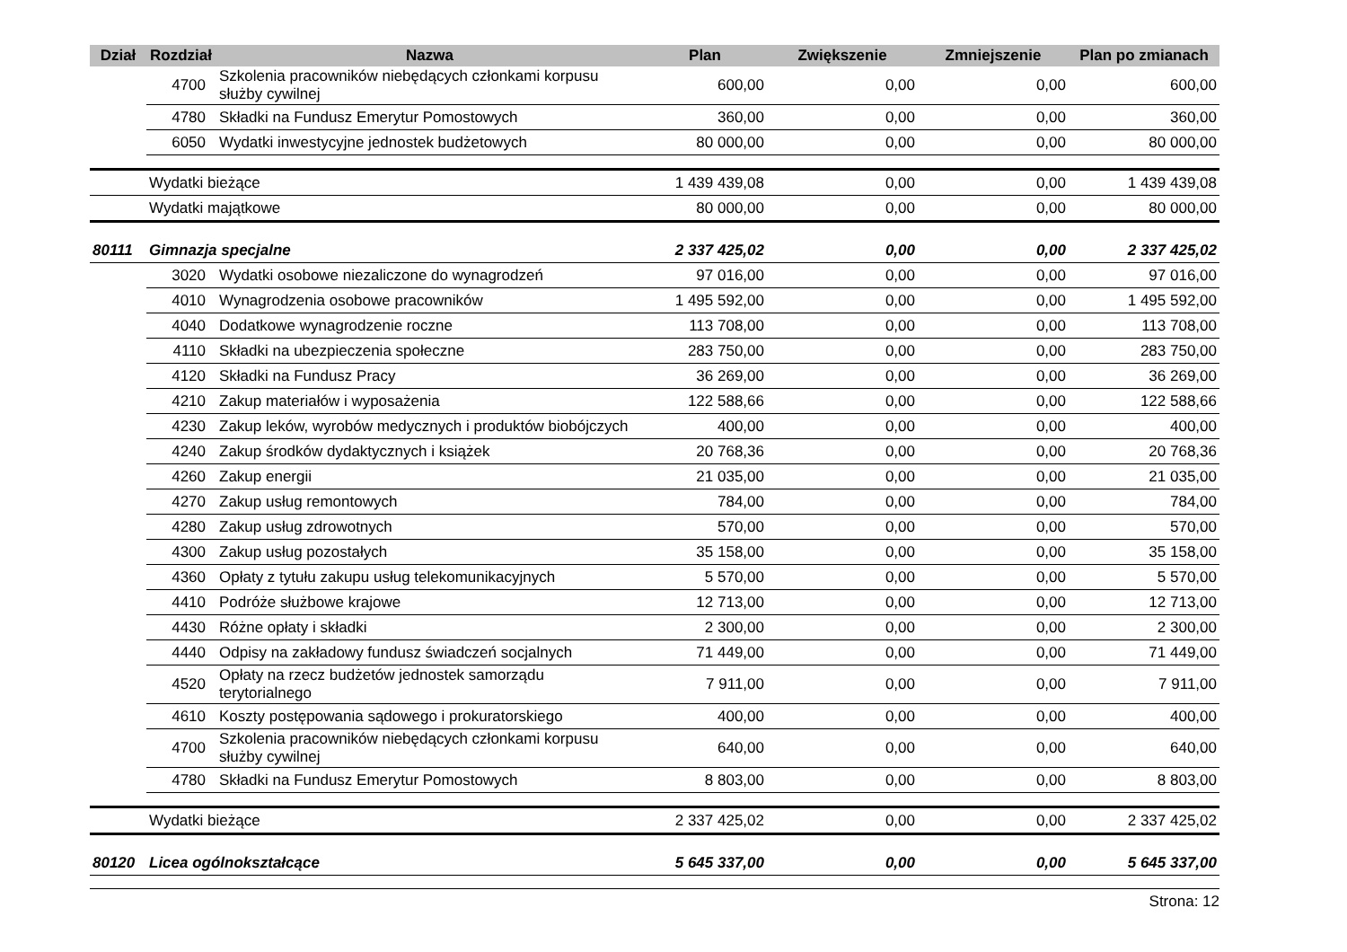| Dział | Rozdział | Nazwa | Plan | Zwiększenie | Zmniejszenie | Plan po zmianach |
| --- | --- | --- | --- | --- | --- | --- |
| | 4700 | Szkolenia pracowników niebędących członkami korpusu służby cywilnej | 600,00 | 0,00 | 0,00 | 600,00 |
| | 4780 | Składki na Fundusz Emerytur Pomostowych | 360,00 | 0,00 | 0,00 | 360,00 |
| | 6050 | Wydatki inwestycyjne jednostek budżetowych | 80 000,00 | 0,00 | 0,00 | 80 000,00 |
| | Wydatki bieżące | | 1 439 439,08 | 0,00 | 0,00 | 1 439 439,08 |
| | Wydatki majątkowe | | 80 000,00 | 0,00 | 0,00 | 80 000,00 |
| 80111 | Gimnazja specjalne | | 2 337 425,02 | 0,00 | 0,00 | 2 337 425,02 |
| | 3020 | Wydatki osobowe niezaliczone do wynagrodzeń | 97 016,00 | 0,00 | 0,00 | 97 016,00 |
| | 4010 | Wynagrodzenia osobowe pracowników | 1 495 592,00 | 0,00 | 0,00 | 1 495 592,00 |
| | 4040 | Dodatkowe wynagrodzenie roczne | 113 708,00 | 0,00 | 0,00 | 113 708,00 |
| | 4110 | Składki na ubezpieczenia społeczne | 283 750,00 | 0,00 | 0,00 | 283 750,00 |
| | 4120 | Składki na Fundusz Pracy | 36 269,00 | 0,00 | 0,00 | 36 269,00 |
| | 4210 | Zakup materiałów i wyposażenia | 122 588,66 | 0,00 | 0,00 | 122 588,66 |
| | 4230 | Zakup leków, wyrobów medycznych i produktów biobójczych | 400,00 | 0,00 | 0,00 | 400,00 |
| | 4240 | Zakup środków dydaktycznych i książek | 20 768,36 | 0,00 | 0,00 | 20 768,36 |
| | 4260 | Zakup energii | 21 035,00 | 0,00 | 0,00 | 21 035,00 |
| | 4270 | Zakup usług remontowych | 784,00 | 0,00 | 0,00 | 784,00 |
| | 4280 | Zakup usług zdrowotnych | 570,00 | 0,00 | 0,00 | 570,00 |
| | 4300 | Zakup usług pozostałych | 35 158,00 | 0,00 | 0,00 | 35 158,00 |
| | 4360 | Opłaty z tytułu zakupu usług telekomunikacyjnych | 5 570,00 | 0,00 | 0,00 | 5 570,00 |
| | 4410 | Podróże służbowe krajowe | 12 713,00 | 0,00 | 0,00 | 12 713,00 |
| | 4430 | Różne opłaty i składki | 2 300,00 | 0,00 | 0,00 | 2 300,00 |
| | 4440 | Odpisy na zakładowy fundusz świadczeń socjalnych | 71 449,00 | 0,00 | 0,00 | 71 449,00 |
| | 4520 | Opłaty na rzecz budżetów jednostek samorządu terytorialnego | 7 911,00 | 0,00 | 0,00 | 7 911,00 |
| | 4610 | Koszty postępowania sądowego i prokuratorskiego | 400,00 | 0,00 | 0,00 | 400,00 |
| | 4700 | Szkolenia pracowników niebędących członkami korpusu służby cywilnej | 640,00 | 0,00 | 0,00 | 640,00 |
| | 4780 | Składki na Fundusz Emerytur Pomostowych | 8 803,00 | 0,00 | 0,00 | 8 803,00 |
| | Wydatki bieżące | | 2 337 425,02 | 0,00 | 0,00 | 2 337 425,02 |
| 80120 | Licea ogólnokształcące | | 5 645 337,00 | 0,00 | 0,00 | 5 645 337,00 |
Strona: 12